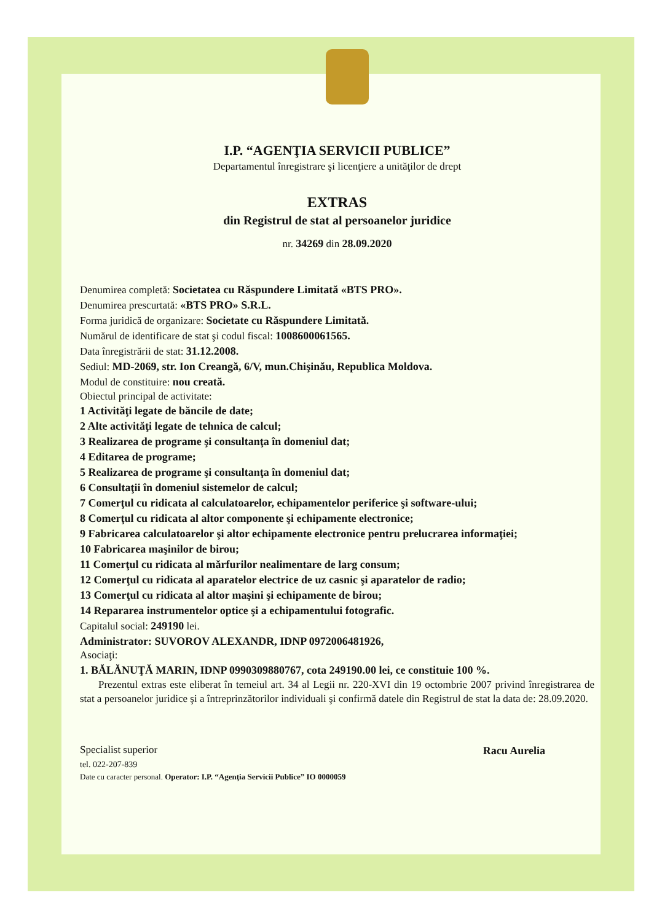I.P. “AGENŢIA SERVICII PUBLICE”
Departamentul înregistrare şi licenţiere a unităţilor de drept
EXTRAS
din Registrul de stat al persoanelor juridice
nr. 34269 din 28.09.2020
Denumirea completă: Societatea cu Răspundere Limitată «BTS PRO».
Denumirea prescurtată: «BTS PRO» S.R.L.
Forma juridică de organizare: Societate cu Răspundere Limitată.
Numărul de identificare de stat şi codul fiscal: 1008600061565.
Data înregistrării de stat: 31.12.2008.
Sediul: MD-2069, str. Ion Creangă, 6/V, mun.Chişinău, Republica Moldova.
Modul de constituire: nou creată.
Obiectul principal de activitate:
1 Activităţi legate de băncile de date;
2 Alte activităţi legate de tehnica de calcul;
3 Realizarea de programe şi consultanţa în domeniul dat;
4 Editarea de programe;
5 Realizarea de programe şi consultanţa în domeniul dat;
6 Consultaţii în domeniul sistemelor de calcul;
7 Comerţul cu ridicata al calculatoarelor, echipamentelor periferice şi software-ului;
8 Comerţul cu ridicata al altor componente şi echipamente electronice;
9 Fabricarea calculatoarelor şi altor echipamente electronice pentru prelucrarea informaţiei;
10 Fabricarea maşinilor de birou;
11 Comerţul cu ridicata al mărfurilor nealimentare de larg consum;
12 Comerţul cu ridicata al aparatelor electrice de uz casnic şi aparatelor de radio;
13 Comerţul cu ridicata al altor maşini şi echipamente de birou;
14 Repararea instrumentelor optice şi a echipamentului fotografic.
Capitalul social: 249190 lei.
Administrator: SUVOROV ALEXANDR, IDNP 0972006481926,
Asociaţi:
1. BĂLĂNUŢĂ MARIN, IDNP 0990309880767, cota 249190.00 lei, ce constituie 100 %.
Prezentul extras este eliberat în temeiul art. 34 al Legii nr. 220-XVI din 19 octombrie 2007 privind înregistrarea de stat a persoanelor juridice şi a întreprinzătorilor individuali şi confirmă datele din Registrul de stat la data de: 28.09.2020.
Specialist superior
tel. 022-207-839
Racu Aurelia
Date cu caracter personal. Operator: I.P. “Agenţia Servicii Publice” IO 0000059